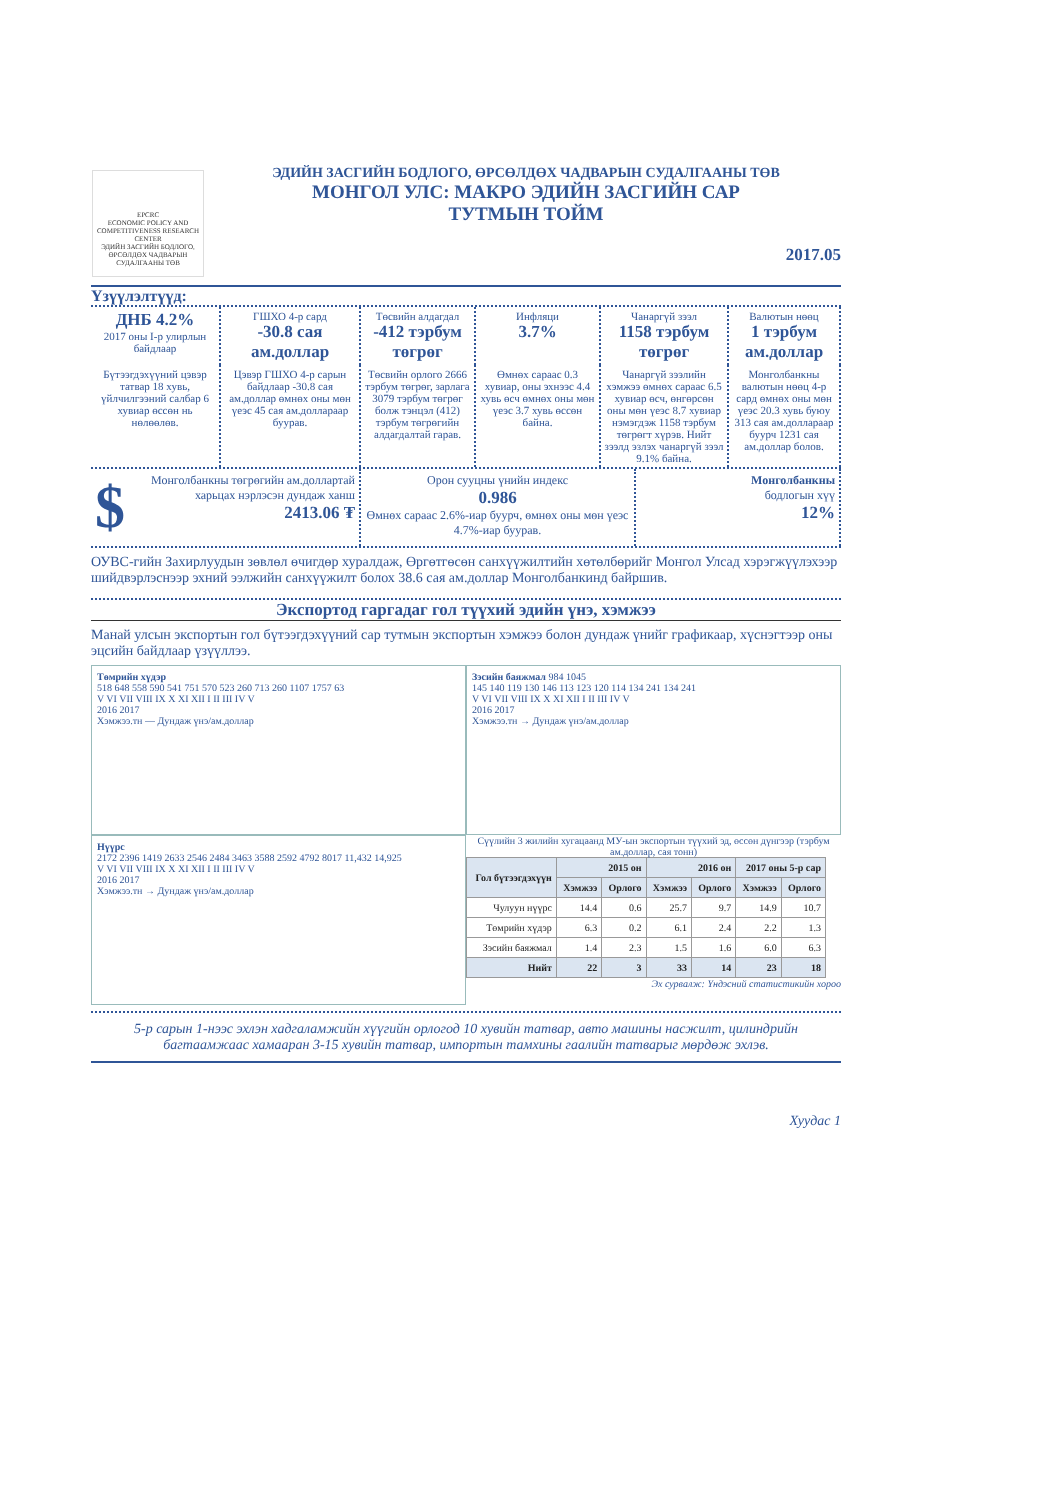EPCRC
ECONOMIC POLICY AND COMPETITIVENESS RESEARCH CENTER
ЭДИЙН ЗАСГИЙН БОДЛОГО, ӨРСӨЛДӨХ ЧАДВАРЫН СУДАЛГААНЫ ТӨВ
ЭДИЙН ЗАСГИЙН БОДЛОГО, ӨРСӨЛДӨХ ЧАДВАРЫН СУДАЛГААНЫ ТӨВ
МОНГОЛ УЛС: МАКРО ЭДИЙН ЗАСГИЙН САР
ТУТМЫН ТОЙМ
2017.05
Үзүүлэлтүүд:
ДНБ 4.2%
2017 оны I-р улирлын байдлаар
ГШХО 4-р сард
-30.8 сая ам.доллар
Төсвийн алдагдал
-412 тэрбум төгрөг
Инфляци
3.7%
Чанаргүй зээл
1158 тэрбум төгрөг
Валютын нөөц
1 тэрбум ам.доллар
Бүтээгдэхүүний цэвэр татвар 18 хувь, үйлчилгээний салбар 6 хувиар өссөн нь нөлөөлөв.
Цэвэр ГШХО 4-р сарын байдлаар -30.8 сая ам.доллар өмнөх оны мөн үеэс 45 сая ам.доллараар буурав.
Төсвийн орлого 2666 тэрбум төгрөг, зарлага 3079 тэрбум төгрөг болж тэнцэл (412) тэрбум төгрөгийн алдагдалтай гарав.
Өмнөх сараас 0.3 хувиар, оны эхнээс 4.4 хувь өсч өмнөх оны мөн үеэс 3.7 хувь өссөн байна.
Чанаргүй зээлийн хэмжээ өмнөх сараас 6.5 хувиар өсч, өнгөрсөн оны мөн үеэс 8.7 хувиар нэмэгдэж 1158 тэрбум төгрөгт хүрэв. Нийт зээлд эзлэх чанаргүй зээл 9.1% байна.
Монголбанкны валютын нөөц 4-р сард өмнөх оны мөн үеэс 20.3 хувь буюу 313 сая ам.доллараар буурч 1231 сая ам.доллар болов.
$ Монголбанкны төгрөгийн ам.доллартай харьцах нэрлэсэн дундаж ханш
2413.06 ₮
Орон сууцны үнийн индекс
0.986
Өмнөх сараас 2.6%-иар буурч, өмнөх оны мөн үеэс 4.7%-иар буурав.
Монголбанкны
бодлогын хүү
12%
ОУВС-гийн Захирлуудын зөвлөл өчигдөр хуралдаж, Өргөтгөсөн санхүүжилтийн хөтөлбөрийг Монгол Улсад хэрэгжүүлэхээр шийдвэрлэснээр эхний ээлжийн санхүүжилт болох 38.6 сая ам.доллар Монголбанкинд байршив.
Экспортод гаргадаг гол түүхий эдийн үнэ, хэмжээ
Манай улсын экспортын гол бүтээгдэхүүний сар тутмын экспортын хэмжээ болон дундаж үнийг графикаар, хүснэгтээр оны эцсийн байдлаар үзүүллээ.
Төмрийн хүдэр
518 648 558 590 541 751 570 523 260 713 260 1107 1757 63
V VI VII VIII IX X XI XII I II III IV V
2016 2017
Хэмжээ.тн — Дундаж үнэ/ам.доллар
Зэсийн баяжмал 984 1045
145 140 119 130 146 113 123 120 114 134 241 134 241
V VI VII VIII IX X XI XII I II III IV V
2016 2017
Хэмжээ.тн → Дундаж үнэ/ам.доллар
Нүүрс
2172 2396 1419 2633 2546 2484 3463 3588 2592 4792 8017 11,432 14,925
V VI VII VIII IX X XI XII I II III IV V
2016 2017
Хэмжээ.тн → Дундаж үнэ/ам.доллар
Сүүлийн 3 жилийн хугацаанд МУ-ын экспортын түүхий эд, өссөн дүнгээр (тэрбум ам.доллар, сая тонн)
| Гол бүтээгдэхүүн | 2015 он | | 2016 он | | 2017 оны 5-р сар | |
| --- | --- | --- | --- | --- | --- | --- |
| | Хэмжээ | Орлого | Хэмжээ | Орлого | Хэмжээ | Орлого |
| Чулуун нүүрс | 14.4 | 0.6 | 25.7 | 9.7 | 14.9 | 10.7 |
| Төмрийн хүдэр | 6.3 | 0.2 | 6.1 | 2.4 | 2.2 | 1.3 |
| Зэсийн баяжмал | 1.4 | 2.3 | 1.5 | 1.6 | 6.0 | 6.3 |
| Нийт | 22 | 3 | 33 | 14 | 23 | 18 |
Эх сурвалж: Үндэсний статистикийн хороо
5-р сарын 1-нээс эхлэн хадгаламжийн хүүгийн орлогод 10 хувийн татвар, авто машины насжилт, цилиндрийн багтаамжаас хамааран 3-15 хувийн татвар, импортын тамхины гаалийн татварыг мөрдөж эхлэв.
Хуудас 1